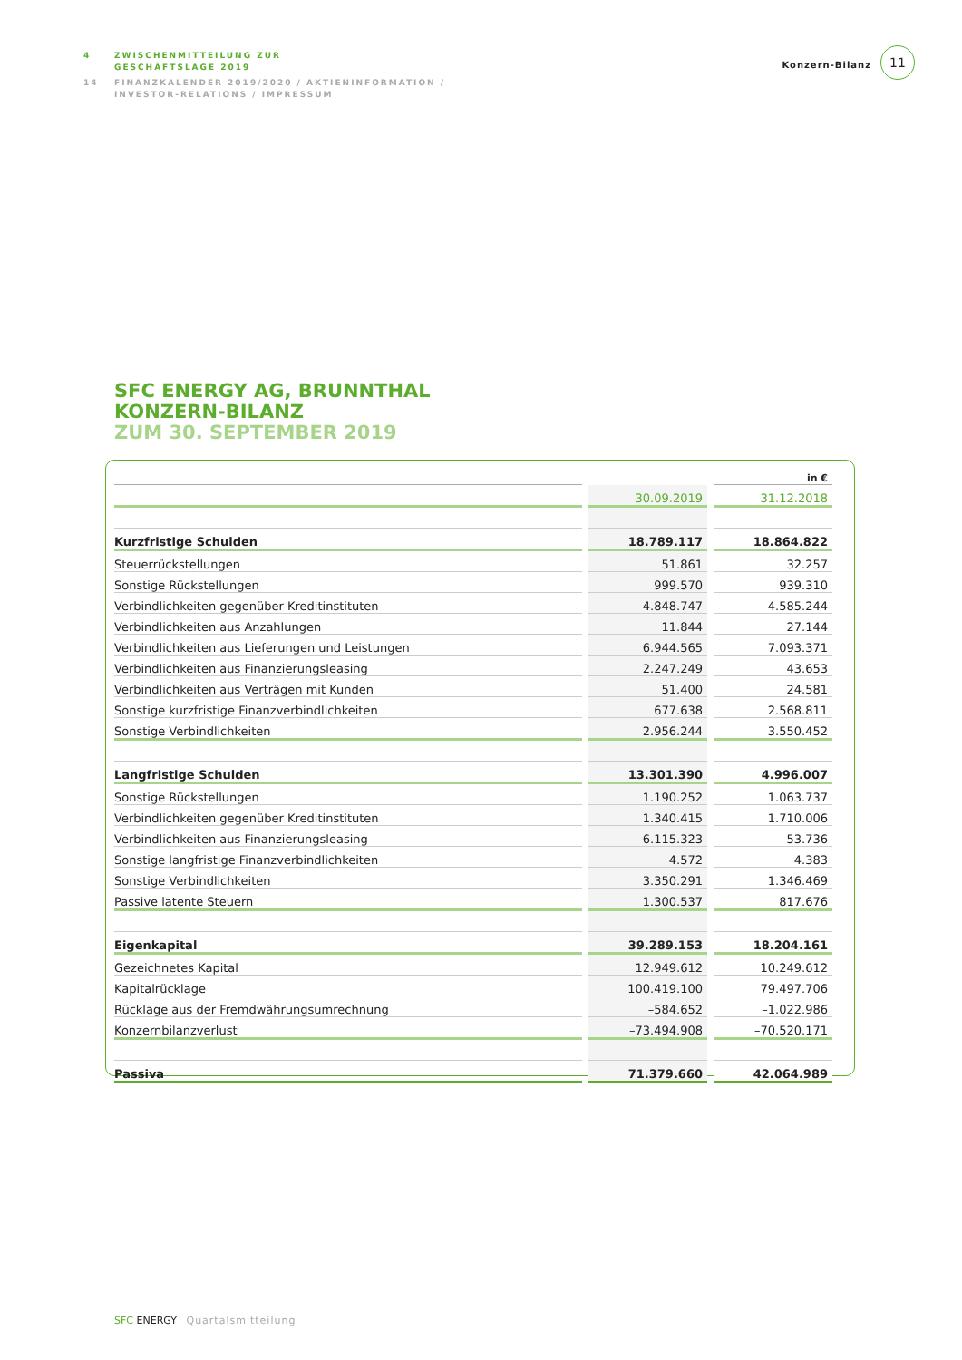4 ZWISCHENMITTEILUNG ZUR
GESCHÄFTSLAGE 2019
14 FINANZKALENDER 2019/2020 / AKTIENINFORMATION /
INVESTOR-RELATIONS / IMPRESSUM
Konzern-Bilanz
11
SFC ENERGY AG, BRUNNTHAL
KONZERN-BILANZ
ZUM 30. SEPTEMBER 2019
| | | in € |
| | 30.09.2019 | 31.12.2018 |
| Kurzfristige Schulden | 18.789.117 | 18.864.822 |
| Steuerrückstellungen | 51.861 | 32.257 |
| Sonstige Rückstellungen | 999.570 | 939.310 |
| Verbindlichkeiten gegenüber Kreditinstituten | 4.848.747 | 4.585.244 |
| Verbindlichkeiten aus Anzahlungen | 11.844 | 27.144 |
| Verbindlichkeiten aus Lieferungen und Leistungen | 6.944.565 | 7.093.371 |
| Verbindlichkeiten aus Finanzierungsleasing | 2.247.249 | 43.653 |
| Verbindlichkeiten aus Verträgen mit Kunden | 51.400 | 24.581 |
| Sonstige kurzfristige Finanzverbindlichkeiten | 677.638 | 2.568.811 |
| Sonstige Verbindlichkeiten | 2.956.244 | 3.550.452 |
| Langfristige Schulden | 13.301.390 | 4.996.007 |
| Sonstige Rückstellungen | 1.190.252 | 1.063.737 |
| Verbindlichkeiten gegenüber Kreditinstituten | 1.340.415 | 1.710.006 |
| Verbindlichkeiten aus Finanzierungsleasing | 6.115.323 | 53.736 |
| Sonstige langfristige Finanzverbindlichkeiten | 4.572 | 4.383 |
| Sonstige Verbindlichkeiten | 3.350.291 | 1.346.469 |
| Passive latente Steuern | 1.300.537 | 817.676 |
| Eigenkapital | 39.289.153 | 18.204.161 |
| Gezeichnetes Kapital | 12.949.612 | 10.249.612 |
| Kapitalrücklage | 100.419.100 | 79.497.706 |
| Rücklage aus der Fremdwährungsumrechnung | –584.652 | –1.022.986 |
| Konzernbilanzverlust | –73.494.908 | –70.520.171 |
| Passiva | 71.379.660 | 42.064.989 |
SFC ENERGY Quartalsmitteilung